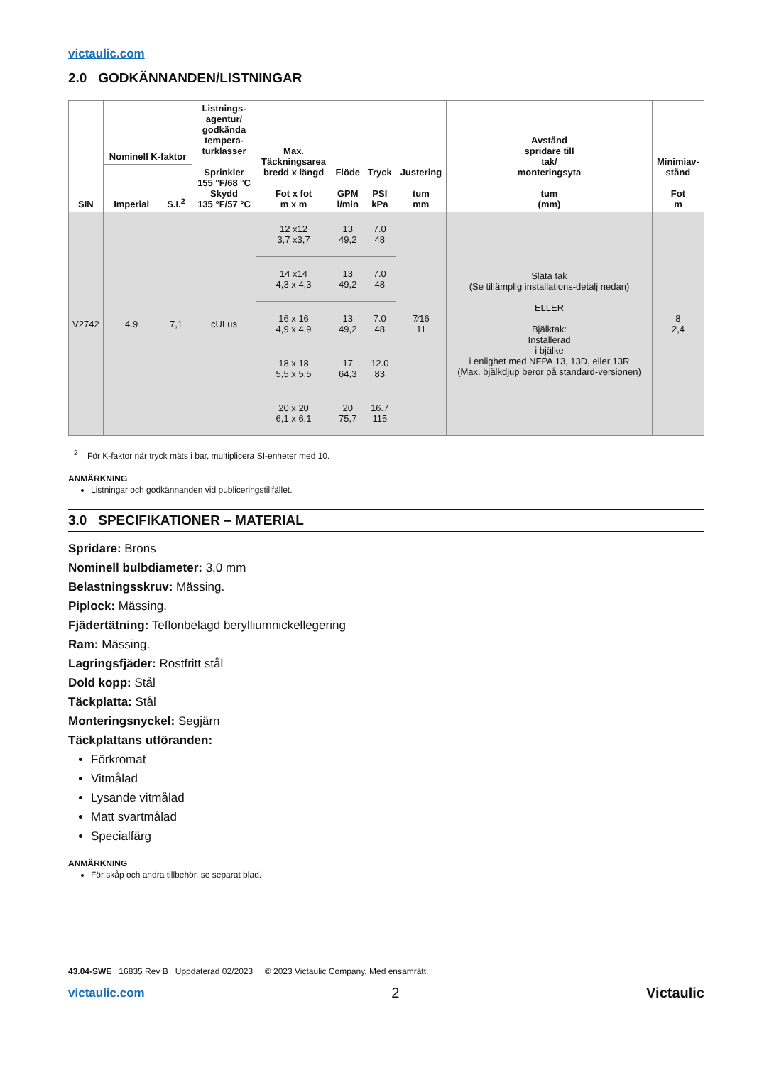victaulic.com
2.0 GODKÄNNANDEN/LISTNINGAR
| SIN | Nominell K-faktor | | Listnings- agentur/ godkända tempera- turklasser Sprinkler 155 °F/68 °C Skydd 135 °F/57 °C | Max. Täckningsarea bredd x längd Fot x fot m x m | Flöde GPM l/min | Tryck PSI kPa | Justering tum mm | Avstånd spridare till tak/ monteringsyta tum (mm) | Minimiav- stånd Fot m |
| --- | --- | --- | --- | --- | --- | --- | --- | --- | --- |
| | Imperial | S.I.<sup>2</sup> | | | | | | | |
| V2742 | 4.9 | 7,1 | cULus | 12 x12 3,7 x3,7 | 13 49,2 | 7.0 48 | 7⁄16 11 | Släta tak (Se tillämplig installations-detalj nedan) ELLER Bjälktak: Installerad i bjälke i enlighet med NFPA 13, 13D, eller 13R (Max. bjälkdjup beror på standard-versionen) | 8 2,4 |
| | | | | 14 x14 4,3 x 4,3 | 13 49,2 | 7.0 48 | | | |
| | | | | 16 x 16 4,9 x 4,9 | 13 49,2 | 7.0 48 | | | |
| | | | | 18 x 18 5,5 x 5,5 | 17 64,3 | 12.0 83 | | | |
| | | | | 20 x 20 6,1 x 6,1 | 20 75,7 | 16.7 115 | | | |
<sup>2</sup> För K-faktor när tryck mäts i bar, multiplicera SI-enheter med 10.
ANMÄRKNING
Listningar och godkännanden vid publiceringstillfället.
3.0 SPECIFIKATIONER – MATERIAL
Spridare: Brons
Nominell bulbdiameter: 3,0 mm
Belastningsskruv: Mässing.
Piplock: Mässing.
Fjädertätning: Teflonbelagd berylliumnickellegering
Ram: Mässing.
Lagringsfjäder: Rostfritt stål
Dold kopp: Stål
Täckplatta: Stål
Monteringsnyckel: Segjärn
Täckplattans utföranden:
Förkromat
Vitmålad
Lysande vitmålad
Matt svartmålad
Specialfärg
ANMÄRKNING
För skåp och andra tillbehör, se separat blad.
43.04-SWE 16835 Rev B Uppdaterad 02/2023 © 2023 Victaulic Company. Med ensamrätt.
victaulic.com 2 Victaulic